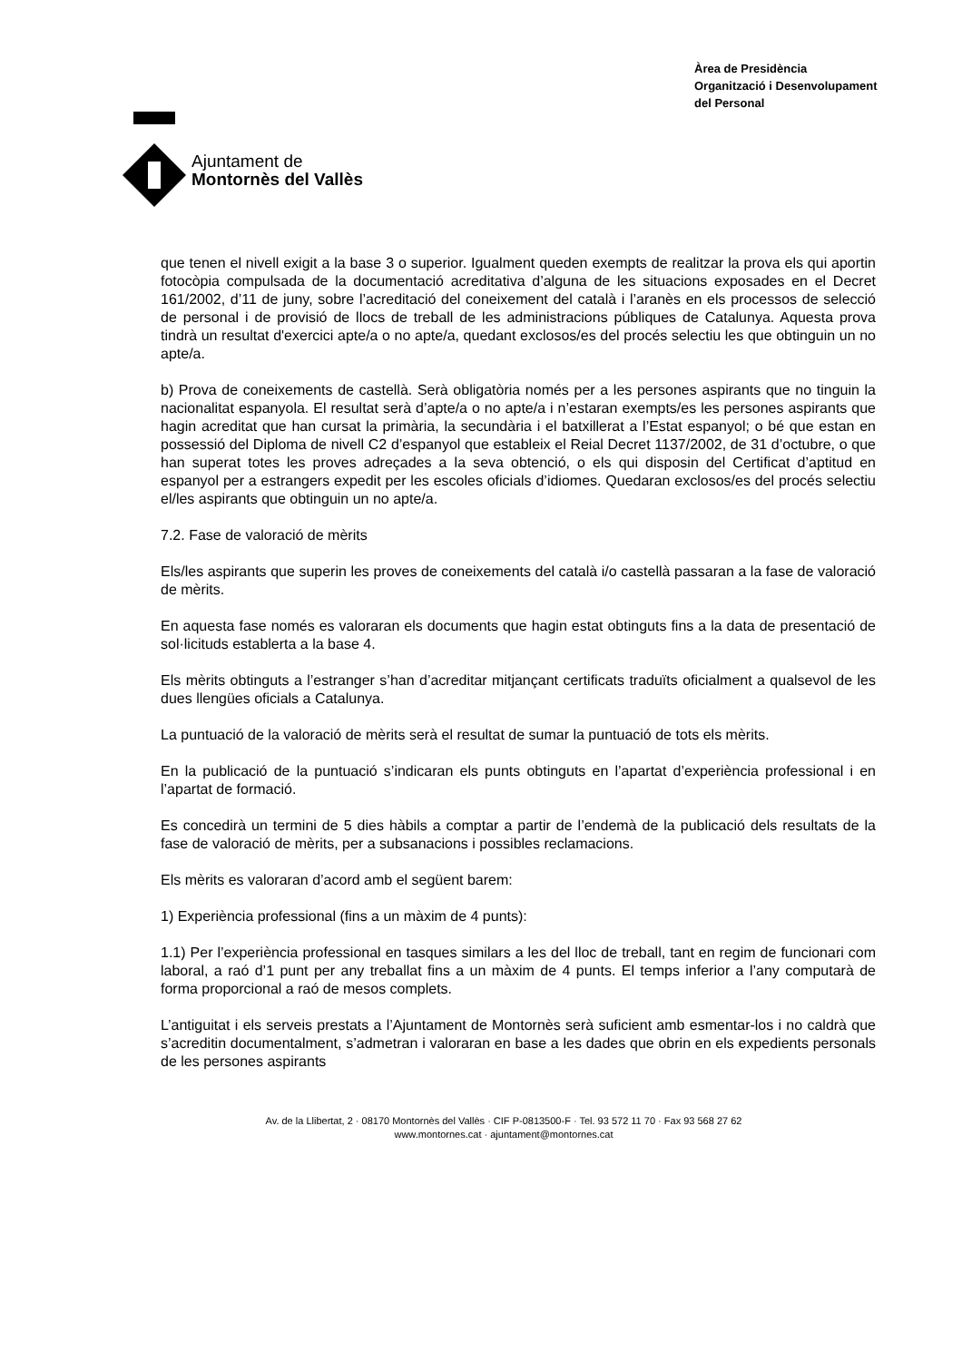Ajuntament de
Montornès del Vallès
Àrea de Presidència
Organització i Desenvolupament
del Personal
que tenen el nivell exigit a la base 3 o superior. Igualment queden exempts de realitzar la prova els qui aportin fotocòpia compulsada de la documentació acreditativa d’alguna de les situacions exposades en el Decret 161/2002, d’11 de juny, sobre l’acreditació del coneixement del català i l’aranès en els processos de selecció de personal i de provisió de llocs de treball de les administracions públiques de Catalunya. Aquesta prova tindrà un resultat d'exercici apte/a o no apte/a, quedant exclosos/es del procés selectiu les que obtinguin un no apte/a.
b) Prova de coneixements de castellà. Serà obligatòria només per a les persones aspirants que no tinguin la nacionalitat espanyola. El resultat serà d’apte/a o no apte/a i n’estaran exempts/es les persones aspirants que hagin acreditat que han cursat la primària, la secundària i el batxillerat a l’Estat espanyol; o bé que estan en possessió del Diploma de nivell C2 d’espanyol que estableix el Reial Decret 1137/2002, de 31 d’octubre, o que han superat totes les proves adreçades a la seva obtenció, o els qui disposin del Certificat d’aptitud en espanyol per a estrangers expedit per les escoles oficials d’idiomes. Quedaran exclosos/es del procés selectiu el/les aspirants que obtinguin un no apte/a.
7.2. Fase de valoració de mèrits
Els/les aspirants que superin les proves de coneixements del català i/o castellà passaran a la fase de valoració de mèrits.
En aquesta fase només es valoraran els documents que hagin estat obtinguts fins a la data de presentació de sol·licituds establerta a la base 4.
Els mèrits obtinguts a l’estranger s’han d’acreditar mitjançant certificats traduïts oficialment a qualsevol de les dues llengües oficials a Catalunya.
La puntuació de la valoració de mèrits serà el resultat de sumar la puntuació de tots els mèrits.
En la publicació de la puntuació s’indicaran els punts obtinguts en l’apartat d’experiència professional i en l’apartat de formació.
Es concedirà un termini de 5 dies hàbils a comptar a partir de l’endemà de la publicació dels resultats de la fase de valoració de mèrits, per a subsanacions i possibles reclamacions.
Els mèrits es valoraran d’acord amb el següent barem:
1) Experiència professional (fins a un màxim de 4 punts):
1.1) Per l’experiència professional en tasques similars a les del lloc de treball, tant en regim de funcionari com laboral, a raó d’1 punt per any treballat fins a un màxim de 4 punts. El temps inferior a l’any computarà de forma proporcional a raó de mesos complets.
L’antiguitat i els serveis prestats a l’Ajuntament de Montornès serà suficient amb esmentar-los i no caldrà que s’acreditin documentalment, s’admetran i valoraran en base a les dades que obrin en els expedients personals de les persones aspirants
Av. de la Llibertat, 2 · 08170 Montornès del Vallès · CIF P-0813500-F · Tel. 93 572 11 70 · Fax 93 568 27 62
www.montornes.cat · ajuntament@montornes.cat